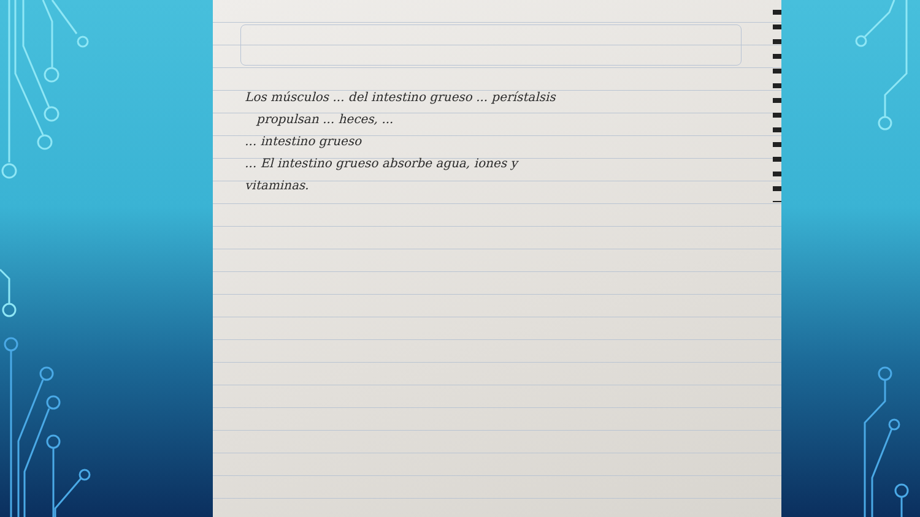Los músculos ... del intestino grueso ... perístalsis
propulsan ... heces, ...
... intestino grueso
... El intestino grueso absorbe agua, iones y
vitaminas.